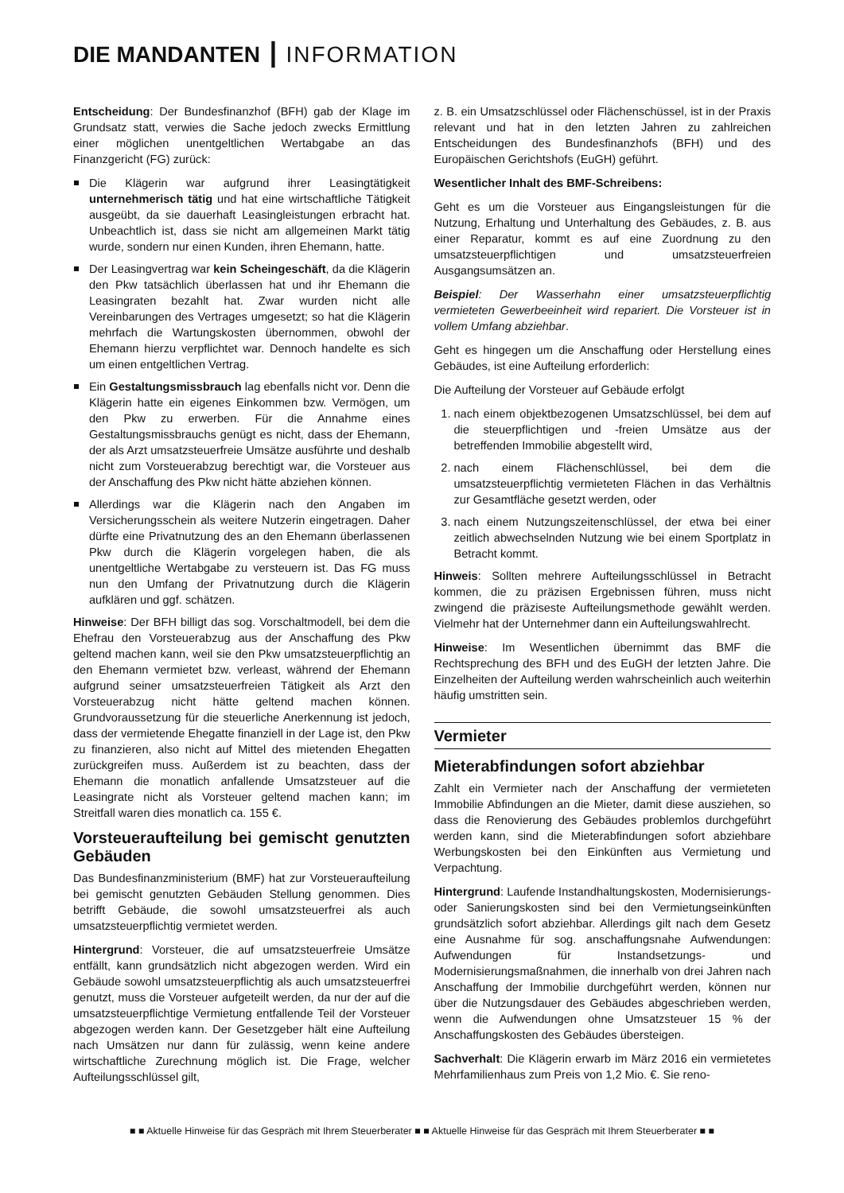DIE MANDANTEN ┃ INFORMATION
Entscheidung: Der Bundesfinanzhof (BFH) gab der Klage im Grundsatz statt, verwies die Sache jedoch zwecks Ermittlung einer möglichen unentgeltlichen Wertabgabe an das Finanzgericht (FG) zurück:
Die Klägerin war aufgrund ihrer Leasingtätigkeit unternehmerisch tätig und hat eine wirtschaftliche Tätigkeit ausgeübt, da sie dauerhaft Leasingleistungen erbracht hat. Unbeachtlich ist, dass sie nicht am allgemeinen Markt tätig wurde, sondern nur einen Kunden, ihren Ehemann, hatte.
Der Leasingvertrag war kein Scheingeschäft, da die Klägerin den Pkw tatsächlich überlassen hat und ihr Ehemann die Leasingraten bezahlt hat. Zwar wurden nicht alle Vereinbarungen des Vertrages umgesetzt; so hat die Klägerin mehrfach die Wartungskosten übernommen, obwohl der Ehemann hierzu verpflichtet war. Dennoch handelte es sich um einen entgeltlichen Vertrag.
Ein Gestaltungsmissbrauch lag ebenfalls nicht vor. Denn die Klägerin hatte ein eigenes Einkommen bzw. Vermögen, um den Pkw zu erwerben. Für die Annahme eines Gestaltungsmissbrauchs genügt es nicht, dass der Ehemann, der als Arzt umsatzsteuerfreie Umsätze ausführte und deshalb nicht zum Vorsteuerabzug berechtigt war, die Vorsteuer aus der Anschaffung des Pkw nicht hätte abziehen können.
Allerdings war die Klägerin nach den Angaben im Versicherungsschein als weitere Nutzerin eingetragen. Daher dürfte eine Privatnutzung des an den Ehemann überlassenen Pkw durch die Klägerin vorgelegen haben, die als unentgeltliche Wertabgabe zu versteuern ist. Das FG muss nun den Umfang der Privatnutzung durch die Klägerin aufklären und ggf. schätzen.
Hinweise: Der BFH billigt das sog. Vorschaltmodell, bei dem die Ehefrau den Vorsteuerabzug aus der Anschaffung des Pkw geltend machen kann, weil sie den Pkw umsatzsteuerpflichtig an den Ehemann vermietet bzw. verleast, während der Ehemann aufgrund seiner umsatzsteuerfreien Tätigkeit als Arzt den Vorsteuerabzug nicht hätte geltend machen können. Grundvoraussetzung für die steuerliche Anerkennung ist jedoch, dass der vermietende Ehegatte finanziell in der Lage ist, den Pkw zu finanzieren, also nicht auf Mittel des mietenden Ehegatten zurückgreifen muss. Außerdem ist zu beachten, dass der Ehemann die monatlich anfallende Umsatzsteuer auf die Leasingrate nicht als Vorsteuer geltend machen kann; im Streitfall waren dies monatlich ca. 155 €.
Vorsteueraufteilung bei gemischt genutzten Gebäuden
Das Bundesfinanzministerium (BMF) hat zur Vorsteueraufteilung bei gemischt genutzten Gebäuden Stellung genommen. Dies betrifft Gebäude, die sowohl umsatzsteuerfrei als auch umsatzsteuerpflichtig vermietet werden.
Hintergrund: Vorsteuer, die auf umsatzsteuerfreie Umsätze entfällt, kann grundsätzlich nicht abgezogen werden. Wird ein Gebäude sowohl umsatzsteuerpflichtig als auch umsatzsteuerfrei genutzt, muss die Vorsteuer aufgeteilt werden, da nur der auf die umsatzsteuerpflichtige Vermietung entfallende Teil der Vorsteuer abgezogen werden kann. Der Gesetzgeber hält eine Aufteilung nach Umsätzen nur dann für zulässig, wenn keine andere wirtschaftliche Zurechnung möglich ist. Die Frage, welcher Aufteilungsschlüssel gilt,
z. B. ein Umsatzschlüssel oder Flächenschüssel, ist in der Praxis relevant und hat in den letzten Jahren zu zahlreichen Entscheidungen des Bundesfinanzhofs (BFH) und des Europäischen Gerichtshofs (EuGH) geführt.
Wesentlicher Inhalt des BMF-Schreibens:
Geht es um die Vorsteuer aus Eingangsleistungen für die Nutzung, Erhaltung und Unterhaltung des Gebäudes, z. B. aus einer Reparatur, kommt es auf eine Zuordnung zu den umsatzsteuerpflichtigen und umsatzsteuerfreien Ausgangsumsätzen an.
Beispiel: Der Wasserhahn einer umsatzsteuerpflichtig vermieteten Gewerbeeinheit wird repariert. Die Vorsteuer ist in vollem Umfang abziehbar.
Geht es hingegen um die Anschaffung oder Herstellung eines Gebäudes, ist eine Aufteilung erforderlich:
Die Aufteilung der Vorsteuer auf Gebäude erfolgt
1. nach einem objektbezogenen Umsatzschlüssel, bei dem auf die steuerpflichtigen und -freien Umsätze aus der betreffenden Immobilie abgestellt wird,
2. nach einem Flächenschlüssel, bei dem die umsatzsteuerpflichtig vermieteten Flächen in das Verhältnis zur Gesamtfläche gesetzt werden, oder
3. nach einem Nutzungszeitenschlüssel, der etwa bei einer zeitlich abwechselnden Nutzung wie bei einem Sportplatz in Betracht kommt.
Hinweis: Sollten mehrere Aufteilungsschlüssel in Betracht kommen, die zu präzisen Ergebnissen führen, muss nicht zwingend die präziseste Aufteilungsmethode gewählt werden. Vielmehr hat der Unternehmer dann ein Aufteilungswahlrecht.
Hinweise: Im Wesentlichen übernimmt das BMF die Rechtsprechung des BFH und des EuGH der letzten Jahre. Die Einzelheiten der Aufteilung werden wahrscheinlich auch weiterhin häufig umstritten sein.
Vermieter
Mieterabfindungen sofort abziehbar
Zahlt ein Vermieter nach der Anschaffung der vermieteten Immobilie Abfindungen an die Mieter, damit diese ausziehen, so dass die Renovierung des Gebäudes problemlos durchgeführt werden kann, sind die Mieterabfindungen sofort abziehbare Werbungskosten bei den Einkünften aus Vermietung und Verpachtung.
Hintergrund: Laufende Instandhaltungskosten, Modernisierungs- oder Sanierungskosten sind bei den Vermietungseinkünften grundsätzlich sofort abziehbar. Allerdings gilt nach dem Gesetz eine Ausnahme für sog. anschaffungsnahe Aufwendungen: Aufwendungen für Instandsetzungs- und Modernisierungsmaßnahmen, die innerhalb von drei Jahren nach Anschaffung der Immobilie durchgeführt werden, können nur über die Nutzungsdauer des Gebäudes abgeschrieben werden, wenn die Aufwendungen ohne Umsatzsteuer 15 % der Anschaffungskosten des Gebäudes übersteigen.
Sachverhalt: Die Klägerin erwarb im März 2016 ein vermietetes Mehrfamilienhaus zum Preis von 1,2 Mio. €. Sie reno-
■ ■ Aktuelle Hinweise für das Gespräch mit Ihrem Steuerberater ■ ■ Aktuelle Hinweise für das Gespräch mit Ihrem Steuerberater ■ ■